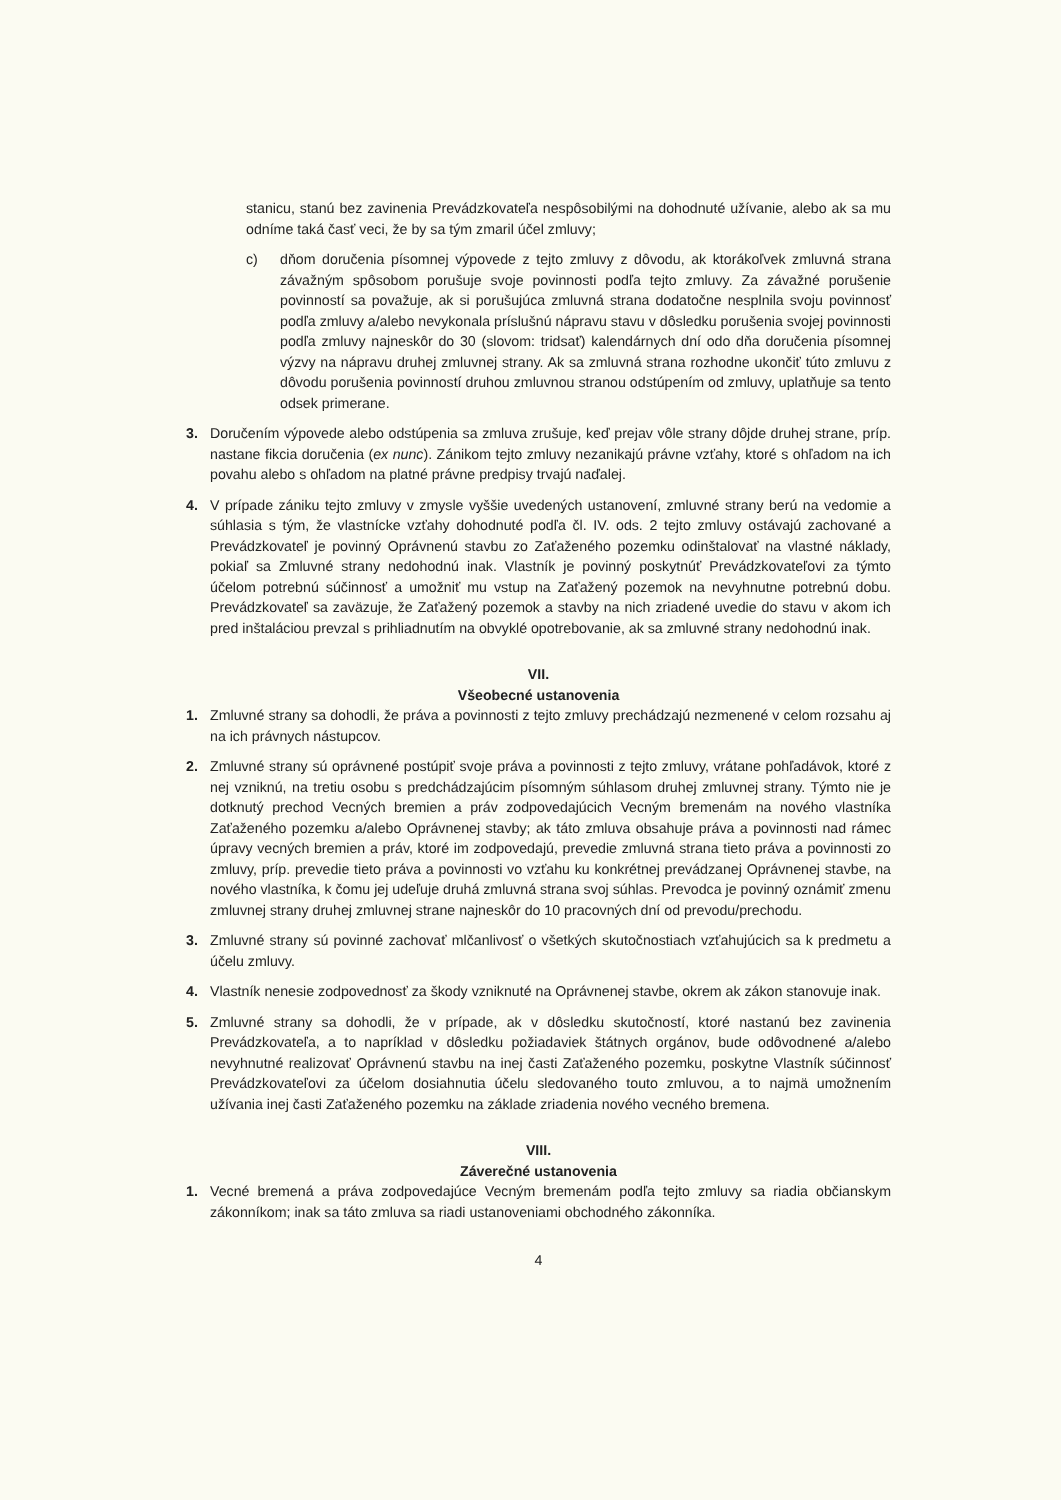stanicu, stanú bez zavinenia Prevádzkovateľa nespôsobilými na dohodnuté užívanie, alebo ak sa mu odníme taká časť veci, že by sa tým zmaril účel zmluvy;
c) dňom doručenia písomnej výpovede z tejto zmluvy z dôvodu, ak ktorákoľvek zmluvná strana závažným spôsobom porušuje svoje povinnosti podľa tejto zmluvy. Za závažné porušenie povinností sa považuje, ak si porušujúca zmluvná strana dodatočne nesplnila svoju povinnosť podľa zmluvy a/alebo nevykonala príslušnú nápravu stavu v dôsledku porušenia svojej povinnosti podľa zmluvy najneskôr do 30 (slovom: tridsať) kalendárnych dní odo dňa doručenia písomnej výzvy na nápravu druhej zmluvnej strany. Ak sa zmluvná strana rozhodne ukončiť túto zmluvu z dôvodu porušenia povinností druhou zmluvnou stranou odstúpením od zmluvy, uplatňuje sa tento odsek primerane.
3. Doručením výpovede alebo odstúpenia sa zmluva zrušuje, keď prejav vôle strany dôjde druhej strane, príp. nastane fikcia doručenia (ex nunc). Zánikom tejto zmluvy nezanikajú právne vzťahy, ktoré s ohľadom na ich povahu alebo s ohľadom na platné právne predpisy trvajú naďalej.
4. V prípade zániku tejto zmluvy v zmysle vyššie uvedených ustanovení, zmluvné strany berú na vedomie a súhlasia s tým, že vlastnícke vzťahy dohodnuté podľa čl. IV. ods. 2 tejto zmluvy ostávajú zachované a Prevádzkovateľ je povinný Oprávnenú stavbu zo Zaťaženého pozemku odinštalovať na vlastné náklady, pokiaľ sa Zmluvné strany nedohodnú inak. Vlastník je povinný poskytnúť Prevádzkovateľovi za týmto účelom potrebnú súčinnosť a umožniť mu vstup na Zaťažený pozemok na nevyhnutne potrebnú dobu. Prevádzkovateľ sa zaväzuje, že Zaťažený pozemok a stavby na nich zriadené uvedie do stavu v akom ich pred inštaláciou prevzal s prihliadnutím na obvyklé opotrebovanie, ak sa zmluvné strany nedohodnú inak.
VII.
Všeobecné ustanovenia
1. Zmluvné strany sa dohodli, že práva a povinnosti z tejto zmluvy prechádzajú nezmenené v celom rozsahu aj na ich právnych nástupcov.
2. Zmluvné strany sú oprávnené postúpiť svoje práva a povinnosti z tejto zmluvy, vrátane pohľadávok, ktoré z nej vzniknú, na tretiu osobu s predchádzajúcim písomným súhlasom druhej zmluvnej strany. Týmto nie je dotknutý prechod Vecných bremien a práv zodpovedajúcich Vecným bremenám na nového vlastníka Zaťaženého pozemku a/alebo Oprávnenej stavby; ak táto zmluva obsahuje práva a povinnosti nad rámec úpravy vecných bremien a práv, ktoré im zodpovedajú, prevedie zmluvná strana tieto práva a povinnosti zo zmluvy, príp. prevedie tieto práva a povinnosti vo vzťahu ku konkrétnej prevádzanej Oprávnenej stavbe, na nového vlastníka, k čomu jej udeľuje druhá zmluvná strana svoj súhlas. Prevodca je povinný oznámiť zmenu zmluvnej strany druhej zmluvnej strane najneskôr do 10 pracovných dní od prevodu/prechodu.
3. Zmluvné strany sú povinné zachovať mlčanlivosť o všetkých skutočnostiach vzťahujúcich sa k predmetu a účelu zmluvy.
4. Vlastník nenesie zodpovednosť za škody vzniknuté na Oprávnenej stavbe, okrem ak zákon stanovuje inak.
5. Zmluvné strany sa dohodli, že v prípade, ak v dôsledku skutočností, ktoré nastanú bez zavinenia Prevádzkovateľa, a to napríklad v dôsledku požiadaviek štátnych orgánov, bude odôvodnené a/alebo nevyhnutné realizovať Oprávnenú stavbu na inej časti Zaťaženého pozemku, poskytne Vlastník súčinnosť Prevádzkovateľovi za účelom dosiahnutia účelu sledovaného touto zmluvou, a to najmä umožnením užívania inej časti Zaťaženého pozemku na základe zriadenia nového vecného bremena.
VIII.
Záverečné ustanovenia
1. Vecné bremená a práva zodpovedajúce Vecným bremenám podľa tejto zmluvy sa riadia občianskym zákonníkom; inak sa táto zmluva sa riadi ustanoveniami obchodného zákonníka.
4